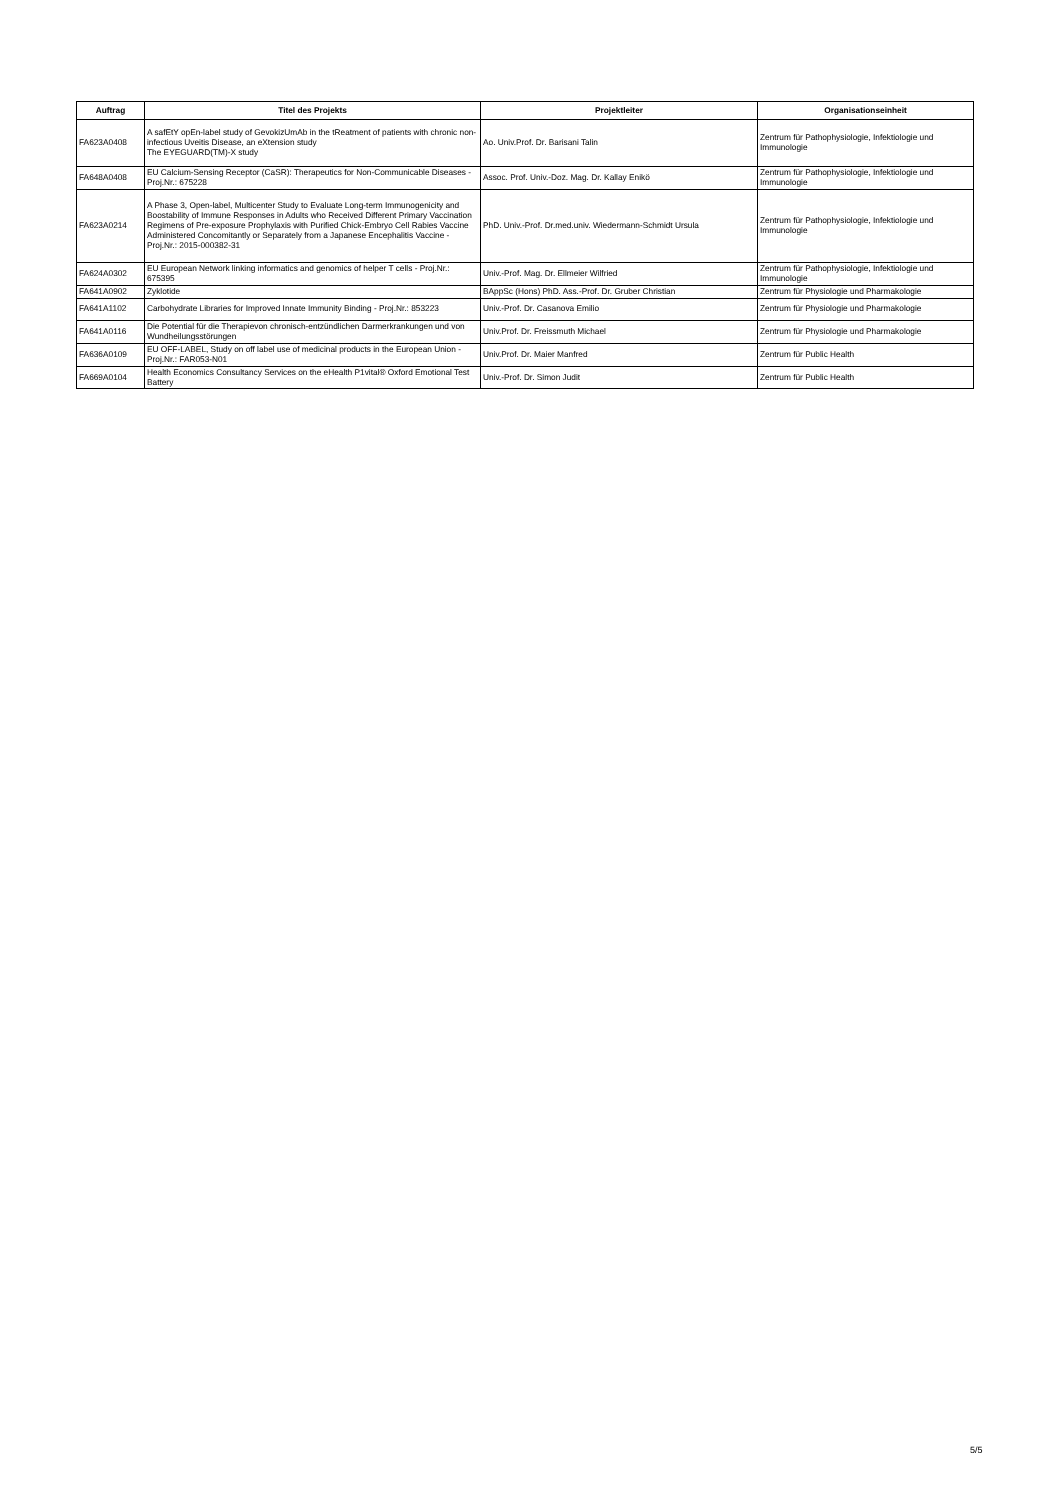| Auftrag | Titel des Projekts | Projektleiter | Organisationseinheit |
| --- | --- | --- | --- |
| FA623A0408 | A safEtY opEn-label study of GevokizUmAb in the tReatment of patients with chronic non-infectious Uveitis Disease, an eXtension study The EYEGUARD(TM)-X study | Ao. Univ.Prof. Dr. Barisani Talin | Zentrum für Pathophysiologie, Infektiologie und Immunologie |
| FA648A0408 | EU Calcium-Sensing Receptor (CaSR): Therapeutics for Non-Communicable Diseases - Proj.Nr.: 675228 | Assoc. Prof. Univ.-Doz. Mag. Dr. Kallay Enikö | Zentrum für Pathophysiologie, Infektiologie und Immunologie |
| FA623A0214 | A Phase 3, Open-label, Multicenter Study to Evaluate Long-term Immunogenicity and Boostability of Immune Responses in Adults who Received Different Primary Vaccination Regimens of Pre-exposure Prophylaxis with Purified Chick-Embryo Cell Rabies Vaccine Administered Concomitantly or Separately from a Japanese Encephalitis Vaccine - Proj.Nr.: 2015-000382-31 | PhD. Univ.-Prof. Dr.med.univ. Wiedermann-Schmidt Ursula | Zentrum für Pathophysiologie, Infektiologie und Immunologie |
| FA624A0302 | EU European Network linking informatics and genomics of helper T cells - Proj.Nr.: 675395 | Univ.-Prof. Mag. Dr. Ellmeier Wilfried | Zentrum für Pathophysiologie, Infektiologie und Immunologie |
| FA641A0902 | Zyklotide | BAppSc (Hons) PhD. Ass.-Prof. Dr. Gruber Christian | Zentrum für Physiologie und Pharmakologie |
| FA641A1102 | Carbohydrate Libraries for Improved Innate Immunity Binding - Proj.Nr.: 853223 | Univ.-Prof. Dr. Casanova Emilio | Zentrum für Physiologie und Pharmakologie |
| FA641A0116 | Die Potential für die Therapievon chronisch-entzündlichen Darmerkrankungen und von Wundheilungsstörungen | Univ.Prof. Dr. Freissmuth Michael | Zentrum für Physiologie und Pharmakologie |
| FA636A0109 | EU OFF-LABEL, Study on off label use of medicinal products in the European Union - Proj.Nr.: FAR053-N01 | Univ.Prof. Dr. Maier Manfred | Zentrum für Public Health |
| FA669A0104 | Health Economics Consultancy Services on the eHealth P1vital® Oxford Emotional Test Battery | Univ.-Prof. Dr. Simon Judit | Zentrum für Public Health |
5/5